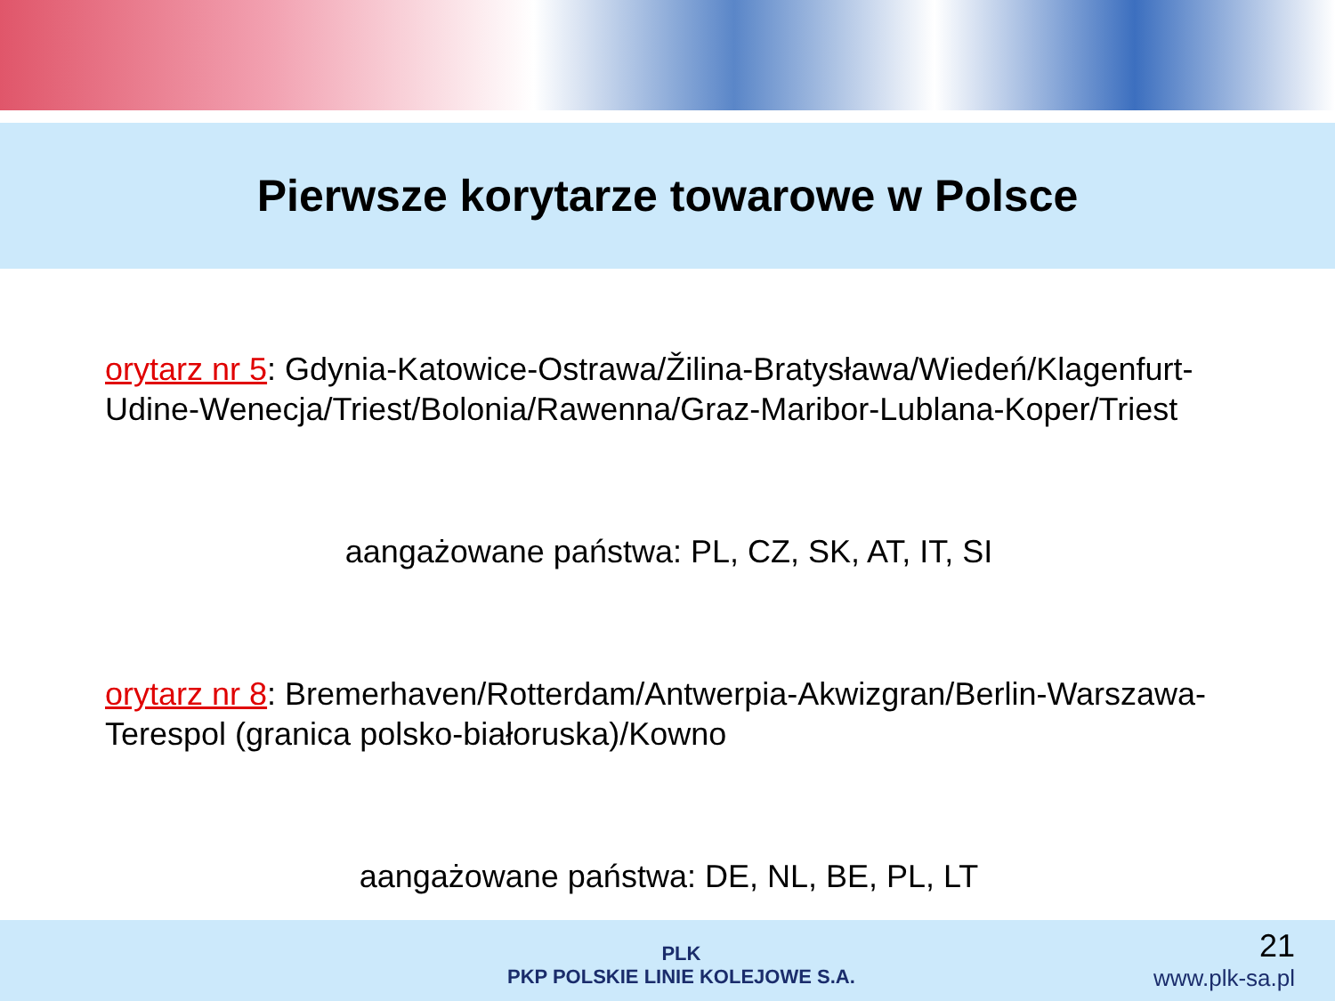Pierwsze korytarze towarowe w Polsce
orytarz nr 5: Gdynia-Katowice-Ostrawa/Žilina-Bratysława/Wiedeń/Klagenfurt-Udine-Wenecja/Triest/Bolonia/Rawenna/Graz-Maribor-Lublana-Koper/Triest
aangażowane państwa: PL, CZ, SK, AT, IT, SI
orytarz nr 8: Bremerhaven/Rotterdam/Antwerpia-Akwizgran/Berlin-Warszawa-Terespol (granica polsko-białoruska)/Kowno
aangażowane państwa: DE, NL, BE, PL, LT
PLK
PKP POLSKIE LINIE KOLEJOWE S.A.
21
www.plk-sa.pl